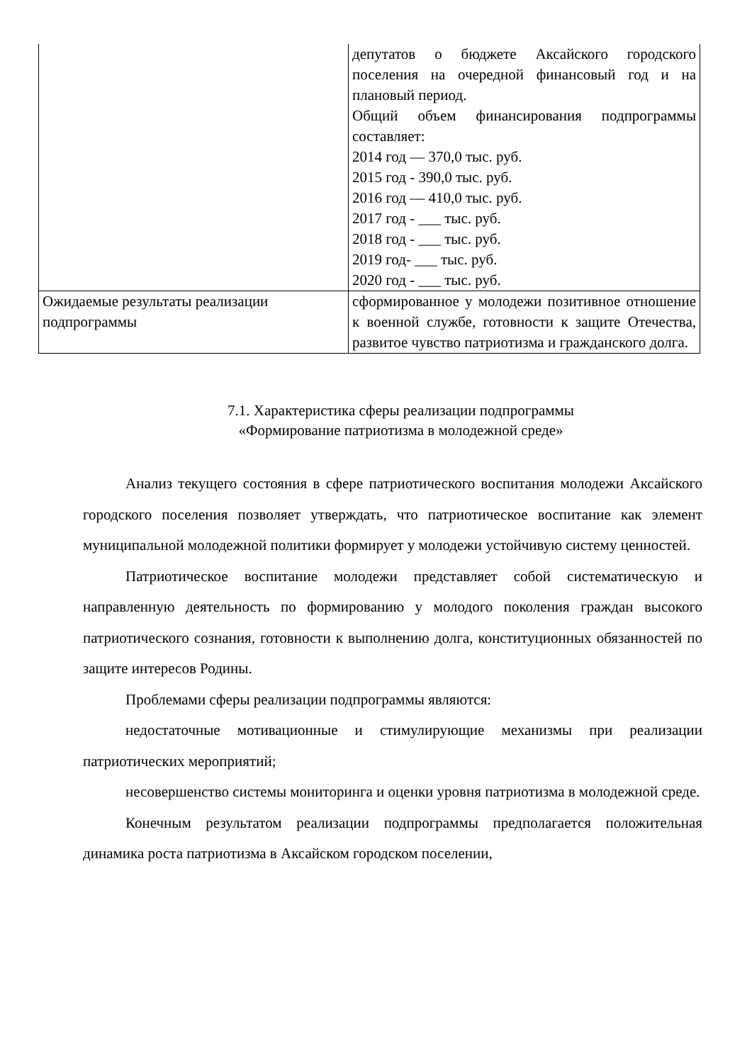| | депутатов о бюджете Аксайского городского поселения на очередной финансовый год и на плановый период. Общий объем финансирования подпрограммы составляет: 2014 год — 370,0 тыс. руб. 2015 год - 390,0 тыс. руб. 2016 год — 410,0 тыс. руб. 2017 год - ___ тыс. руб. 2018 год - ___ тыс. руб. 2019 год- ___ тыс. руб. 2020 год - ___ тыс. руб. |
| Ожидаемые результаты реализации подпрограммы | сформированное у молодежи позитивное отношение к военной службе, готовности к защите Отечества, развитое чувство патриотизма и гражданского долга. |
7.1. Характеристика сферы реализации подпрограммы
«Формирование патриотизма в молодежной среде»
Анализ текущего состояния в сфере патриотического воспитания молодежи Аксайского городского поселения позволяет утверждать, что патриотическое воспитание как элемент муниципальной молодежной политики формирует у молодежи устойчивую систему ценностей.
Патриотическое воспитание молодежи представляет собой систематическую и направленную деятельность по формированию у молодого поколения граждан высокого патриотического сознания, готовности к выполнению долга, конституционных обязанностей по защите интересов Родины.
Проблемами сферы реализации подпрограммы являются:
недостаточные мотивационные и стимулирующие механизмы при реализации патриотических мероприятий;
несовершенство системы мониторинга и оценки уровня патриотизма в молодежной среде.
Конечным результатом реализации подпрограммы предполагается положительная динамика роста патриотизма в Аксайском городском поселении,